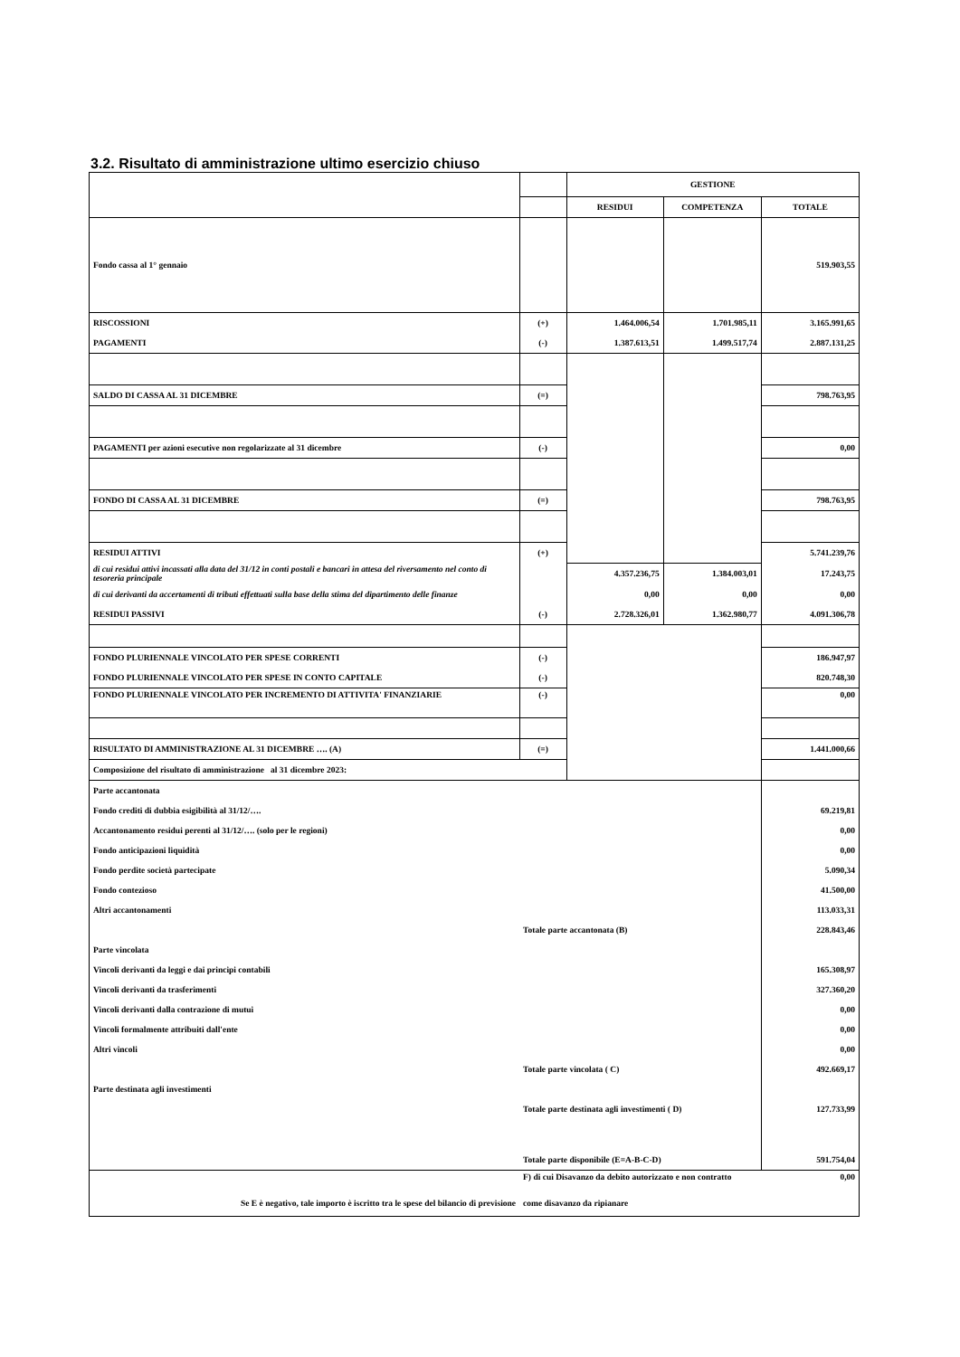3.2. Risultato di amministrazione ultimo esercizio chiuso
| | | GESTIONE | | |
| | | RESIDUI | COMPETENZA | TOTALE |
| Fondo cassa al 1° gennaio | | | | 519.903,55 |
| RISCOSSIONI | (+) | 1.464.006,54 | 1.701.985,11 | 3.165.991,65 |
| PAGAMENTI | (-) | 1.387.613,51 | 1.499.517,74 | 2.887.131,25 |
| SALDO DI CASSA AL 31 DICEMBRE | (=) | | | 798.763,95 |
| PAGAMENTI per azioni esecutive non regolarizzate al 31 dicembre | (-) | | | 0,00 |
| FONDO DI CASSA AL 31 DICEMBRE | (=) | | | 798.763,95 |
| RESIDUI ATTIVI | (+) | | | 5.741.239,76 |
| di cui residui attivi incassati alla data del 31/12 in conti postali e bancari in attesa del riversamento nel conto di tesoreria principale | | 4.357.236,75 | 1.384.003,01 | 17.243,75 |
| di cui derivanti da accertamenti di tributi effettuati sulla base della stima del dipartimento delle finanze | | 0,00 | 0,00 | 0,00 |
| RESIDUI PASSIVI | (-) | 2.728.326,01 | 1.362.980,77 | 4.091.306,78 |
| FONDO PLURIENNALE VINCOLATO PER SPESE CORRENTI | (-) | | | 186.947,97 |
| FONDO PLURIENNALE VINCOLATO PER SPESE IN CONTO CAPITALE | (-) | | | 820.748,30 |
| FONDO PLURIENNALE VINCOLATO PER INCREMENTO DI ATTIVITA' FINANZIARIE | (-) | | | 0,00 |
| RISULTATO DI AMMINISTRAZIONE AL 31 DICEMBRE …. (A) | (=) | | | 1.441.000,66 |
| Composizione del risultato di amministrazione al 31 dicembre 2023: | | | | |
| Parte accantonata | | | | |
| Fondo crediti di dubbia esigibilità al 31/12/…. | | | | 69.219,81 |
| Accantonamento residui perenti al 31/12/…. (solo per le regioni) | | | | 0,00 |
| Fondo anticipazioni liquidità | | | | 0,00 |
| Fondo perdite società partecipate | | | | 5.090,34 |
| Fondo contezioso | | | | 41.500,00 |
| Altri accantonamenti | | | | 113.033,31 |
| | Totale parte accantonata (B) | | | 228.843,46 |
| Parte vincolata | | | | |
| Vincoli derivanti da leggi e dai principi contabili | | | | 165.308,97 |
| Vincoli derivanti da trasferimenti | | | | 327.360,20 |
| Vincoli derivanti dalla contrazione di mutui | | | | 0,00 |
| Vincoli formalmente attribuiti dall'ente | | | | 0,00 |
| Altri vincoli | | | | 0,00 |
| | Totale parte vincolata ( C) | | | 492.669,17 |
| Parte destinata agli investimenti | | | | |
| | Totale parte destinata agli investimenti ( D) | | | 127.733,99 |
| | Totale parte disponibile (E=A-B-C-D) | | | 591.754,04 |
| | F) di cui Disavanzo da debito autorizzato e non contratto | | | 0,00 |
| Se E è negativo, tale importo è iscritto tra le spese del bilancio di previsione | come disavanzo da ripianare | | | |